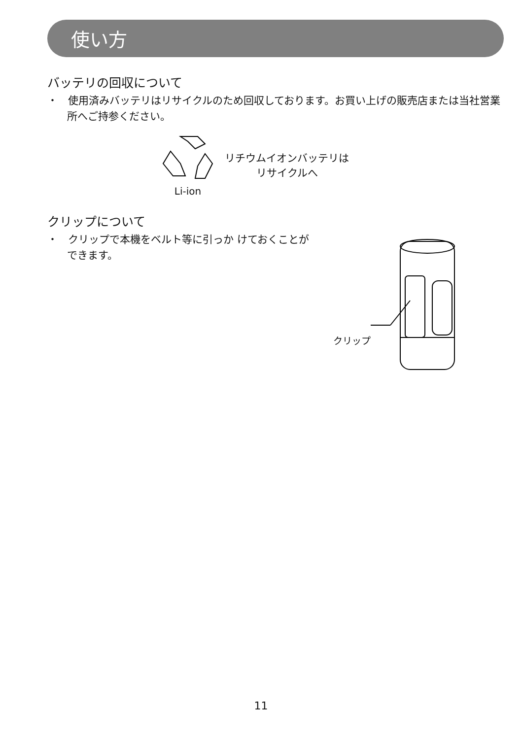使い方
バッテリの回収について
・　使用済みバッテリはリサイクルのため回収しております。お買い上げの販売店または当社営業所へご持参ください。
Li-ion
リチウムイオンバッテリは
リサイクルへ
クリップについて
・　クリップで本機をベルト等に引っか けておくことができます。
クリップ
11